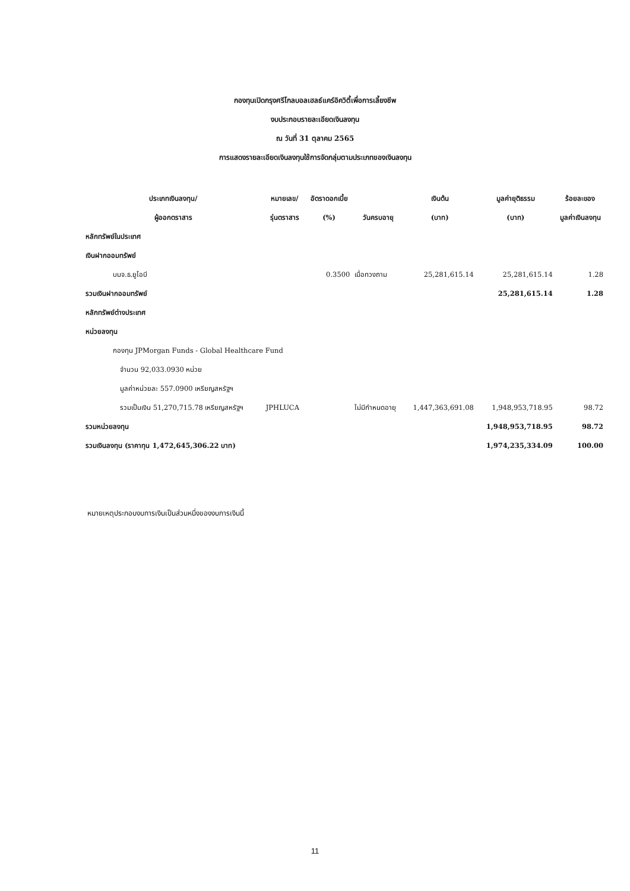กองทุนเปิดกรุงศรีโกลบอลเฮลธ์แคร์อิควิตี้เพื่อการเลี้ยงชีพ
งบประกอบรายละเอียดเงินลงทุน
ณ วันที่ 31 ตุลาคม 2565
การแสดงรายละเอียดเงินลงทุนใช้การจัดกลุ่มตามประเภทของเงินลงทุน
| ประเภทเงินลงทุน/ | หมายเลข/ | อัตราดอกเบี้ย | | เงินต้น | มูลค่ายุติธรรม | ร้อยละของ |
| --- | --- | --- | --- | --- | --- | --- |
| ผู้ออกตราสาร | รุ่นตราสาร | (%) | วันครบอายุ | (บาท) | (บาท) | มูลค่าเงินลงทุน |
| หลักทรัพย์ในประเทศ | | | | | | |
| เงินฝากออมทรัพย์ | | | | | | |
| บมจ.ธ.ยูโอบี | | 0.3500 | เมื่อทวงถาม | 25,281,615.14 | 25,281,615.14 | 1.28 |
| รวมเงินฝากออมทรัพย์ | | | | | 25,281,615.14 | 1.28 |
| หลักทรัพย์ต่างประเทศ | | | | | | |
| หน่วยลงทุน | | | | | | |
| กองทุน JPMorgan Funds - Global Healthcare Fund | | | | | | |
| จำนวน 92,033.0930 หน่วย | | | | | | |
| มูลค่าหน่วยละ 557.0900 เหรียญสหรัฐฯ | | | | | | |
| รวมเป็นเงิน 51,270,715.78 เหรียญสหรัฐฯ | JPHLUCA | | ไม่มีกำหนดอายุ | 1,447,363,691.08 | 1,948,953,718.95 | 98.72 |
| รวมหน่วยลงทุน | | | | | 1,948,953,718.95 | 98.72 |
| รวมเงินลงทุน (ราคาทุน 1,472,645,306.22 บาท) | | | | | 1,974,235,334.09 | 100.00 |
หมายเหตุประกอบงบการเงินเป็นส่วนหนึ่งของงบการเงินนี้
11